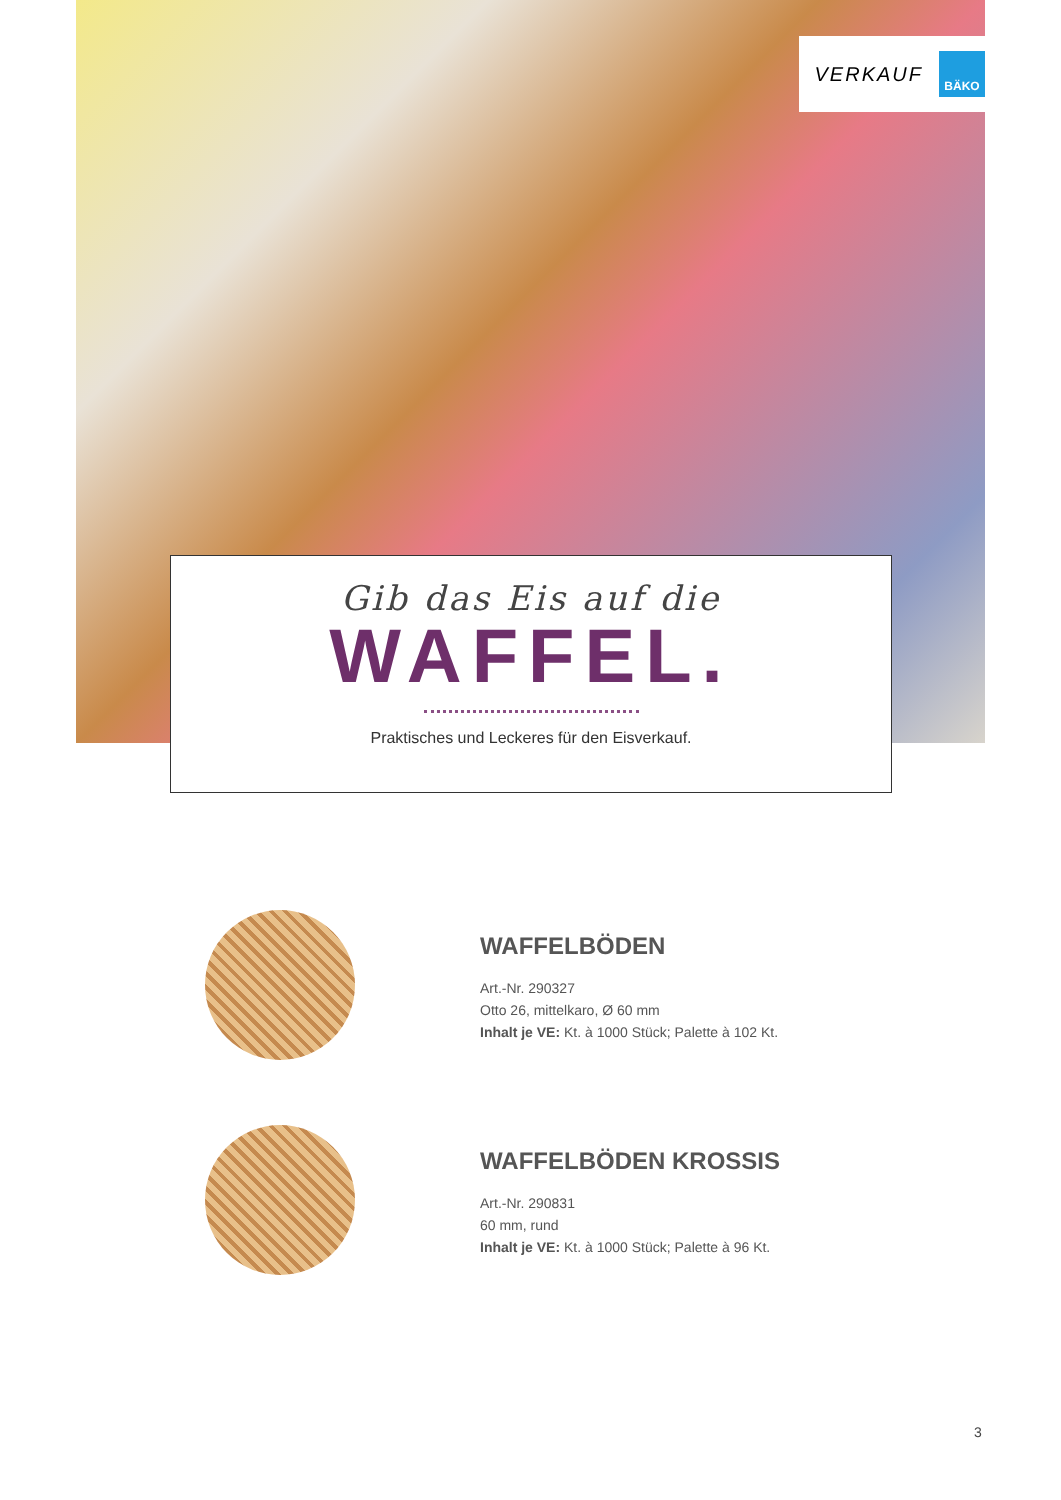VERKAUF
BÄKO
Gib das Eis auf die
WAFFEL.
Praktisches und Leckeres für den Eisverkauf.
WAFFELBÖDEN
Art.-Nr. 290327
Otto 26, mittelkaro, Ø 60 mm
Inhalt je VE: Kt. à 1000 Stück; Palette à 102 Kt.
WAFFELBÖDEN KROSSIS
Art.-Nr. 290831
60 mm, rund
Inhalt je VE: Kt. à 1000 Stück; Palette à 96 Kt.
3